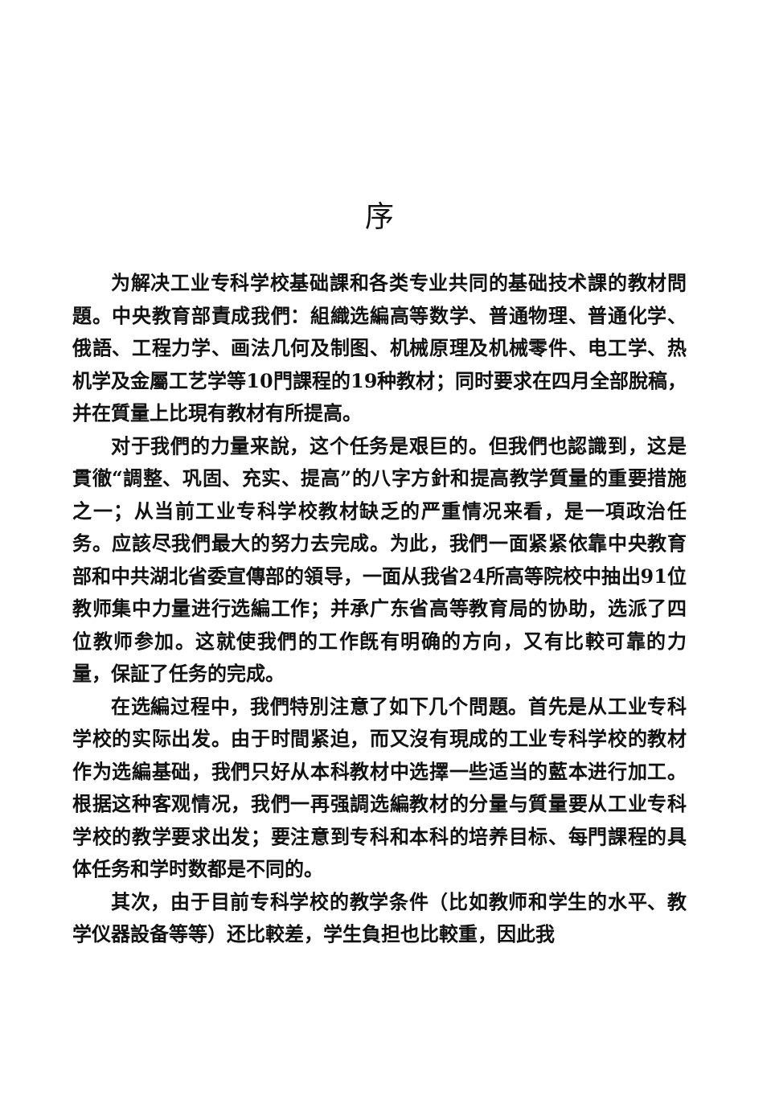序
为解决工业专科学校基础課和各类专业共同的基础技术課的教材問題。中央教育部責成我們：組織选編高等数学、普通物理、普通化学、俄語、工程力学、画法几何及制图、机械原理及机械零件、电工学、热机学及金屬工艺学等10門課程的19种教材；同时要求在四月全部脫稿，并在質量上比現有教材有所提高。
对于我們的力量来說，这个任务是艰巨的。但我們也認識到，这是貫徹“調整、巩固、充实、提高”的八字方針和提高教学質量的重要措施之一；从当前工业专科学校教材缺乏的严重情况来看，是一項政治任务。应該尽我們最大的努力去完成。为此，我們一面紧紧依靠中央教育部和中共湖北省委宣傳部的領导，一面从我省24所高等院校中抽出91位教师集中力量进行选編工作；并承广东省高等教育局的协助，选派了四位教师参加。这就使我們的工作旣有明确的方向，又有比較可靠的力量，保証了任务的完成。
在选編过程中，我們特別注意了如下几个問題。首先是从工业专科学校的实际出发。由于时間紧迫，而又沒有現成的工业专科学校的教材作为选編基础，我們只好从本科教材中选擇一些适当的藍本进行加工。根据这种客观情况，我們一再强調选編教材的分量与質量要从工业专科学校的教学要求出发；要注意到专科和本科的培养目标、每門課程的具体任务和学时数都是不同的。
其次，由于目前专科学校的教学条件（比如教师和学生的水平、教学仪器設备等等）还比較差，学生負担也比較重，因此我